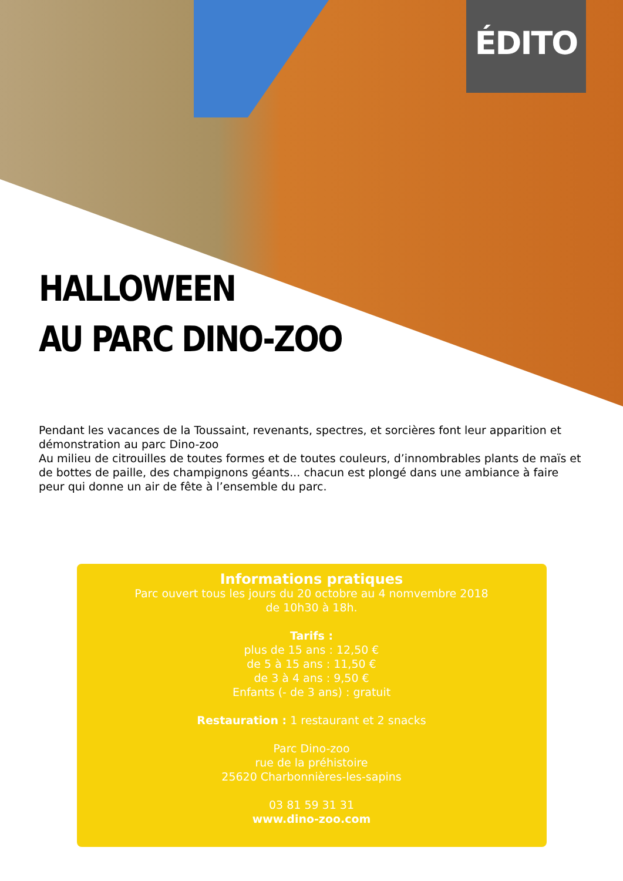ÉDITO
HALLOWEEN
AU PARC DINO-ZOO
Pendant les vacances de la Toussaint, revenants, spectres, et sorcières font leur apparition et démonstration au parc Dino-zoo
Au milieu de citrouilles de toutes formes et de toutes couleurs, d’innombrables plants de maïs et de bottes de paille, des champignons géants... chacun est plongé dans une ambiance à faire peur qui donne un air de fête à l’ensemble du parc.
Informations pratiques
Parc ouvert tous les jours du 20 octobre au 4 nomvembre 2018
de 10h30 à 18h.
Tarifs :
plus de 15 ans : 12,50 €
de 5 à 15 ans : 11,50 €
de 3 à 4 ans : 9,50 €
Enfants (- de 3 ans) : gratuit
Restauration : 1 restaurant et 2 snacks
Parc Dino-zoo
rue de la préhistoire
25620 Charbonnières-les-sapins
03 81 59 31 31
www.dino-zoo.com